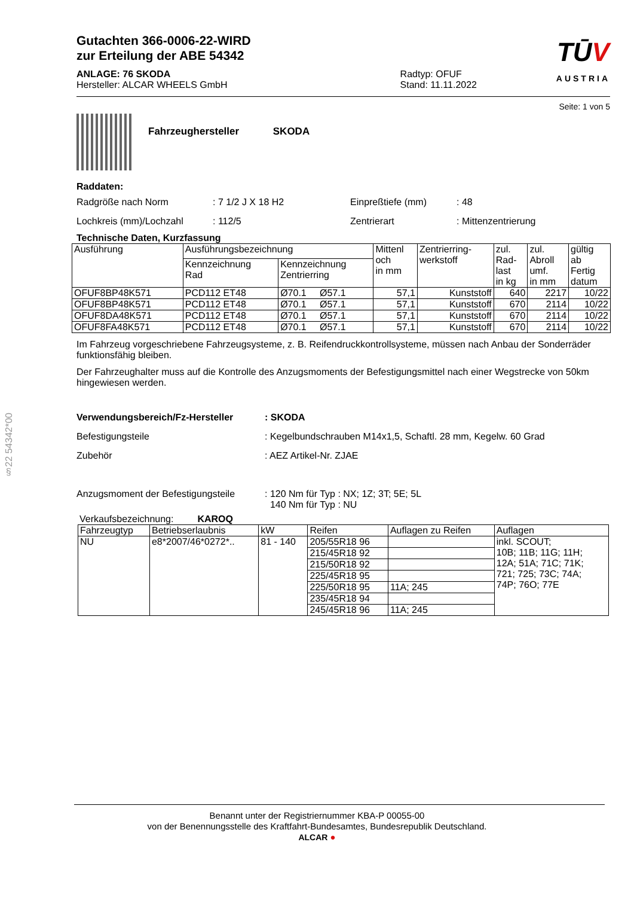§22 54342*00
Gutachten 366-0006-22-WIRD
zur Erteilung der ABE 54342
ANLAGE: 76 SKODA
Hersteller: ALCAR WHEELS GmbH
Radtyp: OFUF
Stand: 11.11.2022
TŪV
AUSTRIA
Seite: 1 von 5
Fahrzeughersteller SKODA
Raddaten:
Radgröße nach Norm: 7 1/2 J X 18 H2 Einpreßtiefe (mm): 48
Lochkreis (mm)/Lochzahl: 112/5 Zentrierart: Mittenzentrierung
Technische Daten, Kurzfassung
| Ausführung | Ausführungsbezeichnung | | Mittenl och in mm | Zentrierring- werkstoff | zul. Rad- last in kg | zul. Abroll umf. in mm | gültig ab Fertig datum |
| --- | --- | --- | --- | --- | --- | --- | --- |
| | Kennzeichnung Rad | Kennzeichnung Zentrierring | | | | | |
| OFUF8BP48K571 | PCD112 ET48 | Ø70.1 Ø57.1 | 57,1 | Kunststoff | 640 | 2217 | 10/22 |
| OFUF8BP48K571 | PCD112 ET48 | Ø70.1 Ø57.1 | 57,1 | Kunststoff | 670 | 2114 | 10/22 |
| OFUF8DA48K571 | PCD112 ET48 | Ø70.1 Ø57.1 | 57,1 | Kunststoff | 670 | 2114 | 10/22 |
| OFUF8FA48K571 | PCD112 ET48 | Ø70.1 Ø57.1 | 57,1 | Kunststoff | 670 | 2114 | 10/22 |
Im Fahrzeug vorgeschriebene Fahrzeugsysteme, z. B. Reifendruckkontrollsysteme, müssen nach Anbau der Sonderräder funktionsfähig bleiben.
Der Fahrzeughalter muss auf die Kontrolle des Anzugsmoments der Befestigungsmittel nach einer Wegstrecke von 50km hingewiesen werden.
Verwendungsbereich/Fz-Hersteller: SKODA
Befestigungsteile: Kegelbundschrauben M14x1,5, Schaftl. 28 mm, Kegelw. 60 Grad
Zubehör: AEZ Artikel-Nr. ZJAE
Anzugsmoment der Befestigungsteile: 120 Nm für Typ : NX; 1Z; 3T; 5E; 5L
140 Nm für Typ : NU
Verkaufsbezeichnung: KAROQ
| Fahrzeugtyp | Betriebserlaubnis | kW | Reifen | Auflagen zu Reifen | Auflagen |
| --- | --- | --- | --- | --- | --- |
| NU | e8*2007/46*0272*.. | 81 - 140 | 205/55R18 96 | | inkl. SCOUT; 10B; 11B; 11G; 11H; 12A; 51A; 71C; 71K; 721; 725; 73C; 74A; 74P; 76O; 77E |
| | | | 215/45R18 92 | | |
| | | | 215/50R18 92 | | |
| | | | 225/45R18 95 | | |
| | | | 225/50R18 95 | 11A; 245 | |
| | | | 235/45R18 94 | | |
| | | | 245/45R18 96 | 11A; 245 | |
Benannt unter der Registriernummer KBA-P 00055-00
von der Benennungsstelle des Kraftfahrt-Bundesamtes, Bundesrepublik Deutschland.
ALCAR ●